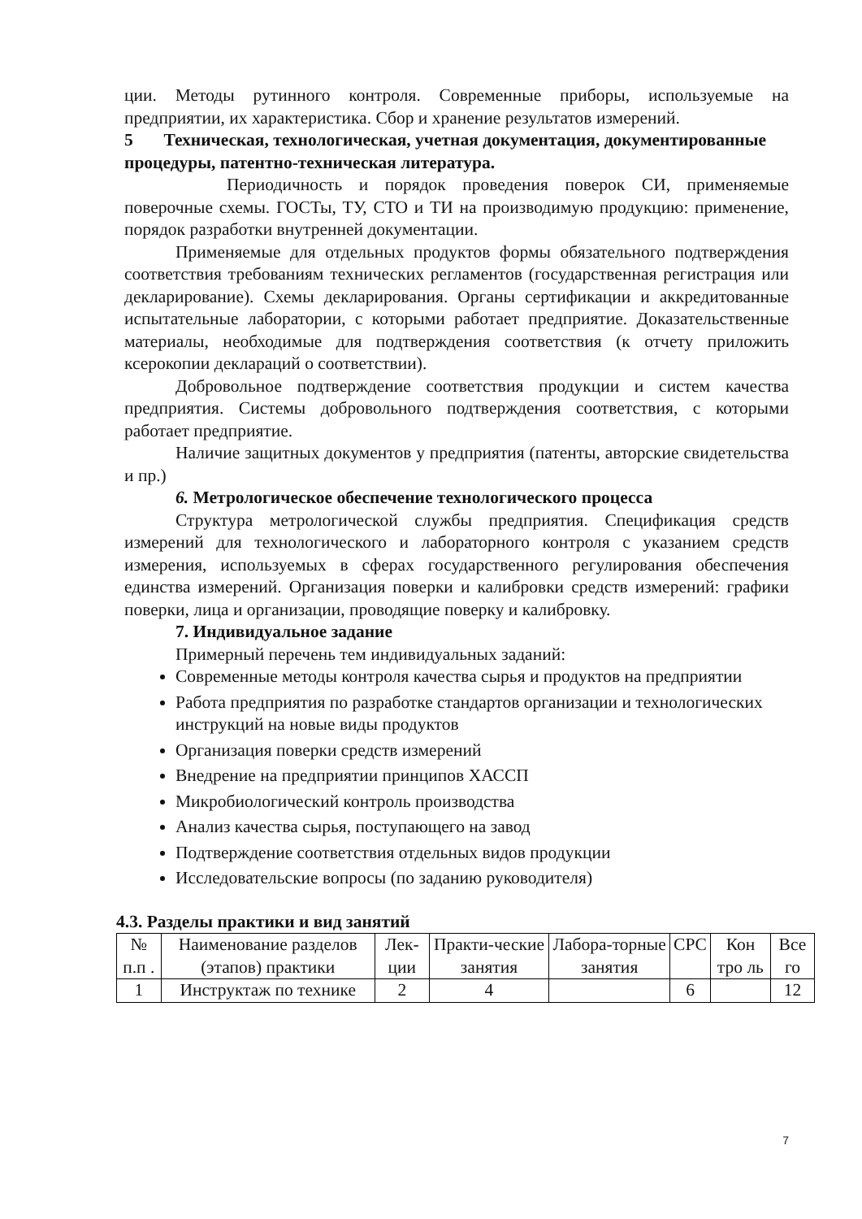ции. Методы рутинного контроля. Современные приборы, используемые на предприятии, их характеристика. Сбор и хранение результатов измерений.
5 Техническая, технологическая, учетная документация, документированные процедуры, патентно-техническая литература.
Периодичность и порядок проведения поверок СИ, применяемые поверочные схемы. ГОСТы, ТУ, СТО и ТИ на производимую продукцию: применение, порядок разработки внутренней документации.
Применяемые для отдельных продуктов формы обязательного подтверждения соответствия требованиям технических регламентов (государственная регистрация или декларирование). Схемы декларирования. Органы сертификации и аккредитованные испытательные лаборатории, с которыми работает предприятие. Доказательственные материалы, необходимые для подтверждения соответствия (к отчету приложить ксерокопии деклараций о соответствии).
Добровольное подтверждение соответствия продукции и систем качества предприятия. Системы добровольного подтверждения соответствия, с которыми работает предприятие.
Наличие защитных документов у предприятия (патенты, авторские свидетельства и пр.)
6. Метрологическое обеспечение технологического процесса
Структура метрологической службы предприятия. Спецификация средств измерений для технологического и лабораторного контроля с указанием средств измерения, используемых в сферах государственного регулирования обеспечения единства измерений. Организация поверки и калибровки средств измерений: графики поверки, лица и организации, проводящие поверку и калибровку.
7. Индивидуальное задание
Примерный перечень тем индивидуальных заданий:
Современные методы контроля качества сырья и продуктов на предприятии
Работа предприятия по разработке стандартов организации и технологических инструкций на новые виды продуктов
Организация поверки средств измерений
Внедрение на предприятии принципов ХАССП
Микробиологический контроль производства
Анализ качества сырья, поступающего на завод
Подтверждение соответствия отдельных видов продукции
Исследовательские вопросы (по заданию руководителя)
4.3. Разделы практики и вид занятий
| № п.п . | Наименование разделов (этапов) практики | Лек-ции | Практи-ческие занятия | Лабора-торные занятия | СРС | Кон тро ль | Все го |
| --- | --- | --- | --- | --- | --- | --- | --- |
| 1 | Инструктаж по технике | 2 | 4 | | 6 | | 12 |
7